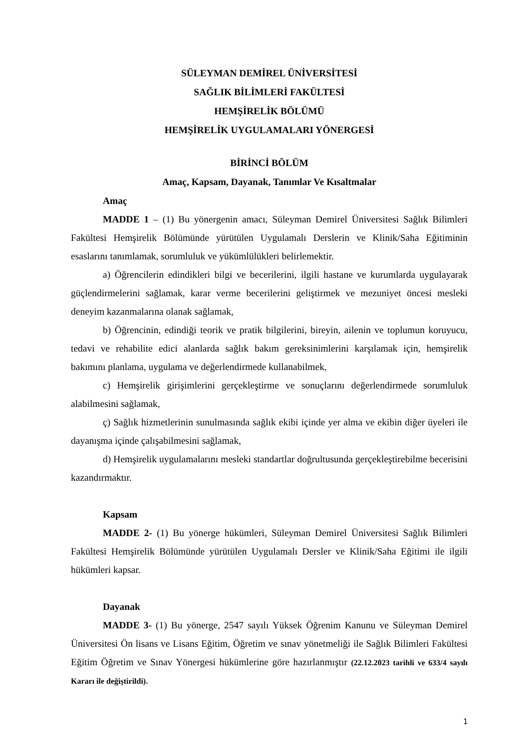SÜLEYMAN DEMİREL ÜNİVERSİTESİ
SAĞLIK BİLİMLERİ FAKÜLTESİ
HEMŞİRELİK BÖLÜMÜ
HEMŞİRELİK UYGULAMALARI YÖNERGESİ
BİRİNCİ BÖLÜM
Amaç, Kapsam, Dayanak, Tanımlar Ve Kısaltmalar
Amaç
MADDE 1 – (1) Bu yönergenin amacı, Süleyman Demirel Üniversitesi Sağlık Bilimleri Fakültesi Hemşirelik Bölümünde yürütülen Uygulamalı Derslerin ve Klinik/Saha Eğitiminin esaslarını tanımlamak, sorumluluk ve yükümlülükleri belirlemektir.
a) Öğrencilerin edindikleri bilgi ve becerilerini, ilgili hastane ve kurumlarda uygulayarak güçlendirmelerini sağlamak, karar verme becerilerini geliştirmek ve mezuniyet öncesi mesleki deneyim kazanmalarına olanak sağlamak,
b) Öğrencinin, edindiği teorik ve pratik bilgilerini, bireyin, ailenin ve toplumun koruyucu, tedavi ve rehabilite edici alanlarda sağlık bakım gereksinimlerini karşılamak için, hemşirelik bakımını planlama, uygulama ve değerlendirmede kullanabilmek,
c) Hemşirelik girişimlerini gerçekleştirme ve sonuçlarını değerlendirmede sorumluluk alabilmesini sağlamak,
ç) Sağlık hizmetlerinin sunulmasında sağlık ekibi içinde yer alma ve ekibin diğer üyeleri ile dayanışma içinde çalışabilmesini sağlamak,
d) Hemşirelik uygulamalarını mesleki standartlar doğrultusunda gerçekleştirebilme becerisini kazandırmaktır.
Kapsam
MADDE 2- (1) Bu yönerge hükümleri, Süleyman Demirel Üniversitesi Sağlık Bilimleri Fakültesi Hemşirelik Bölümünde yürütülen Uygulamalı Dersler ve Klinik/Saha Eğitimi ile ilgili hükümleri kapsar.
Dayanak
MADDE 3- (1) Bu yönerge, 2547 sayılı Yüksek Öğrenim Kanunu ve Süleyman Demirel Üniversitesi Ön lisans ve Lisans Eğitim, Öğretim ve sınav yönetmeliği ile Sağlık Bilimleri Fakültesi Eğitim Öğretim ve Sınav Yönergesi hükümlerine göre hazırlanmıştır (22.12.2023 tarihli ve 633/4 sayılı Kararı ile değiştirildi).
1